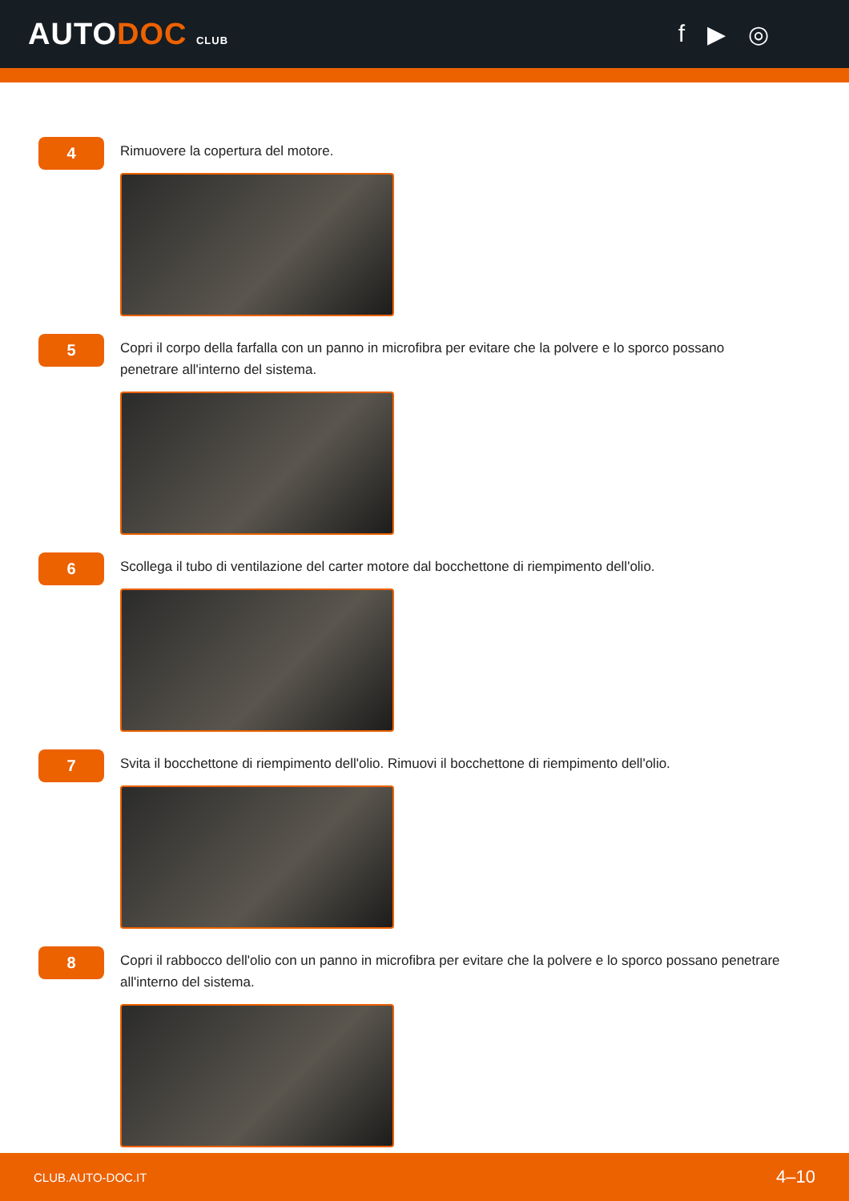AUTODOC CLUB
f ▶ ◎
4
Rimuovere la copertura del motore.
5
Copri il corpo della farfalla con un panno in microfibra per evitare che la polvere e lo sporco possano penetrare all'interno del sistema.
6
Scollega il tubo di ventilazione del carter motore dal bocchettone di riempimento dell'olio.
7
Svita il bocchettone di riempimento dell'olio. Rimuovi il bocchettone di riempimento dell'olio.
8
Copri il rabbocco dell'olio con un panno in microfibra per evitare che la polvere e lo sporco possano penetrare all'interno del sistema.
CLUB.AUTO-DOC.IT 4–10